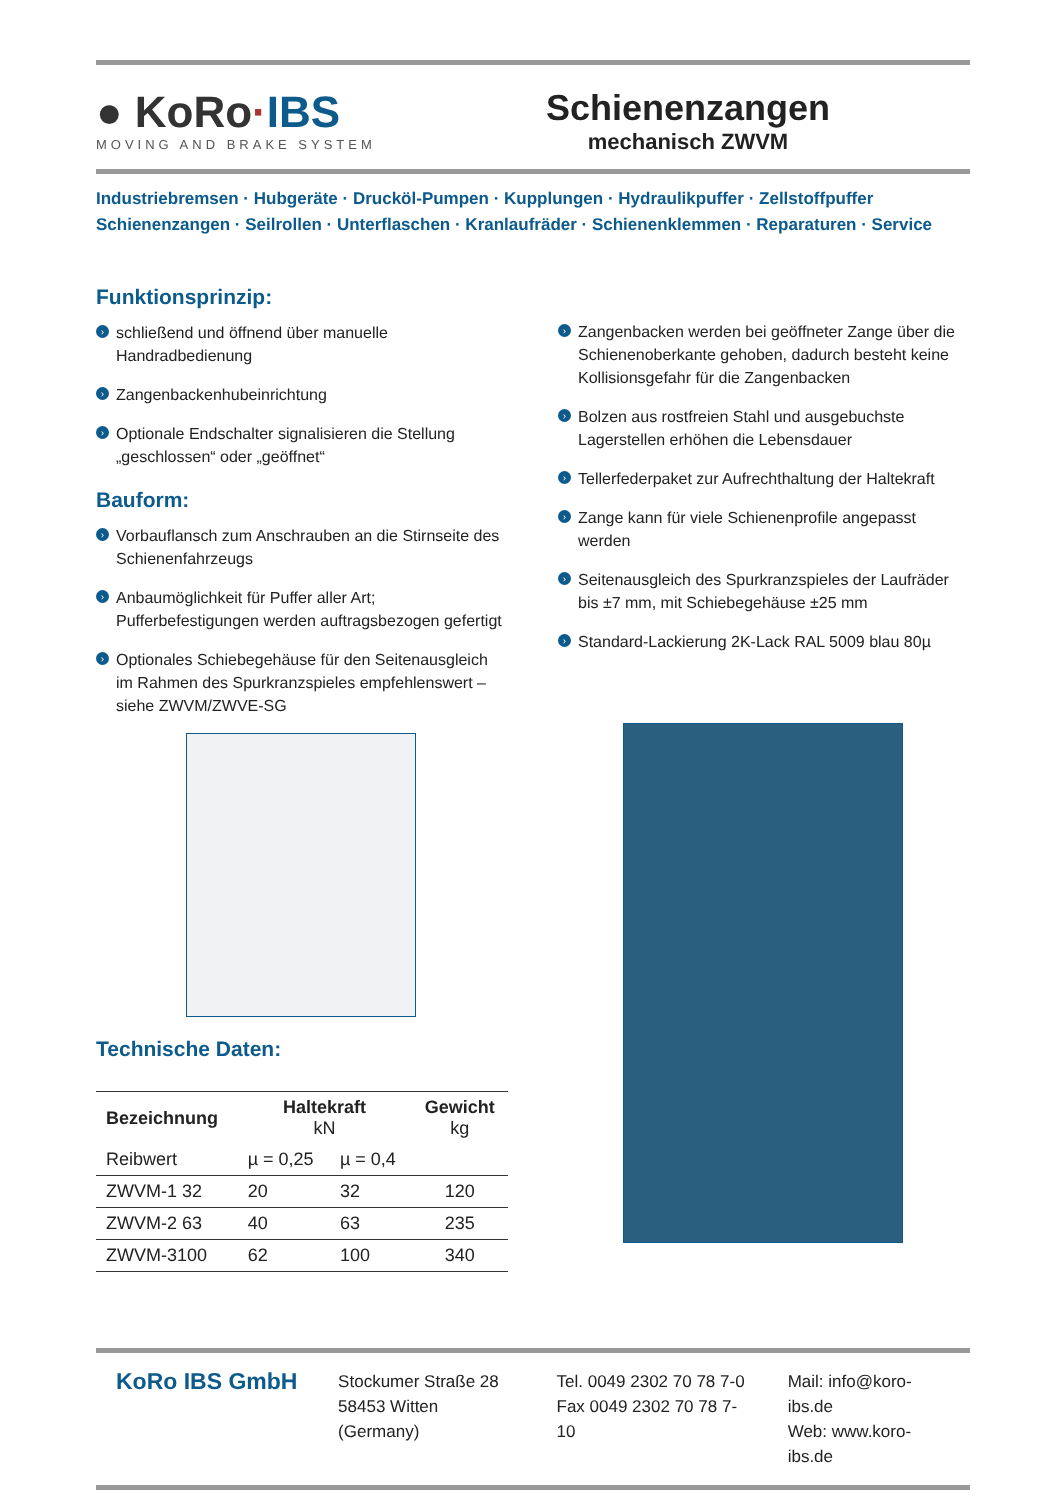● KoRo·IBS
MOVING AND BRAKE SYSTEM
Schienenzangen
mechanisch ZWVM
Industriebremsen · Hubgeräte · Drucköl-Pumpen · Kupplungen · Hydraulikpuffer · Zellstoffpuffer
Schienenzangen · Seilrollen · Unterflaschen · Kranlaufräder · Schienenklemmen · Reparaturen · Service
Funktionsprinzip:
› schließend und öffnend über manuelle Handradbedienung
› Zangenbackenhubeinrichtung
› Optionale Endschalter signalisieren die Stellung „geschlossen“ oder „geöffnet“
Bauform:
› Vorbauflansch zum Anschrauben an die Stirnseite des Schienenfahrzeugs
› Anbaumöglichkeit für Puffer aller Art; Pufferbefestigungen werden auftragsbezogen gefertigt
› Optionales Schiebegehäuse für den Seitenausgleich im Rahmen des Spurkranzspieles empfehlenswert – siehe ZWVM/ZWVE-SG
Technische Daten:
| Bezeichnung | Haltekraft kN | | Gewicht kg |
| --- | --- | --- | --- |
| Reibwert | µ = 0,25 | µ = 0,4 | |
| ZWVM-1 32 | 20 | 32 | 120 |
| ZWVM-2 63 | 40 | 63 | 235 |
| ZWVM-3100 | 62 | 100 | 340 |
› Zangenbacken werden bei geöffneter Zange über die Schienenoberkante gehoben, dadurch besteht keine Kollisionsgefahr für die Zangenbacken
› Bolzen aus rostfreien Stahl und ausgebuchste Lagerstellen erhöhen die Lebensdauer
› Tellerfederpaket zur Aufrechthaltung der Haltekraft
› Zange kann für viele Schienenprofile angepasst werden
› Seitenausgleich des Spurkranzspieles der Laufräder bis ±7 mm, mit Schiebegehäuse ±25 mm
› Standard-Lackierung 2K-Lack RAL 5009 blau 80µ
KoRo IBS GmbH
Stockumer Straße 28
58453 Witten (Germany)
Tel. 0049 2302 70 78 7-0
Fax 0049 2302 70 78 7-10
Mail: info@koro-ibs.de
Web: www.koro-ibs.de